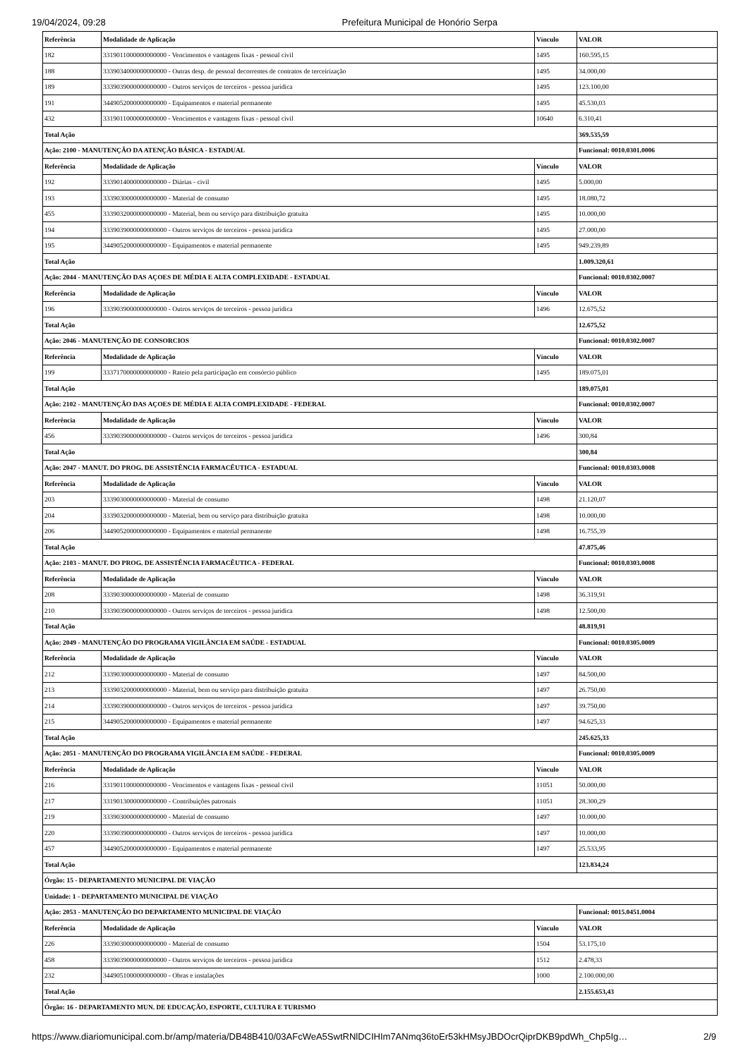19/04/2024, 09:28 Prefeitura Municipal de Honório Serpa
| Referência | Modalidade de Aplicação | Vínculo | VALOR |
| --- | --- | --- | --- |
| 182 | 3319011000000000000 - Vencimentos e vantagens fixas - pessoal civil | 1495 | 160.595,15 |
| 188 | 3339034000000000000 - Outras desp. de pessoal decorrentes de contratos de terceirização | 1495 | 34.000,00 |
| 189 | 3339039000000000000 - Outros serviços de terceiros - pessoa jurídica | 1495 | 123.100,00 |
| 191 | 3449052000000000000 - Equipamentos e material permanente | 1495 | 45.530,03 |
| 432 | 3319011000000000000 - Vencimentos e vantagens fixas - pessoal civil | 10640 | 6.310,41 |
| Total Ação | | | 369.535,59 |
| Ação: 2100 - MANUTENÇÃO DA ATENÇÃO BÁSICA - ESTADUAL | | | Funcional: 0010.0301.0006 |
| Referência | Modalidade de Aplicação | Vínculo | VALOR |
| 192 | 3339014000000000000 - Diárias - civil | 1495 | 5.000,00 |
| 193 | 3339030000000000000 - Material de consumo | 1495 | 18.080,72 |
| 455 | 3339032000000000000 - Material, bem ou serviço para distribuição gratuita | 1495 | 10.000,00 |
| 194 | 3339039000000000000 - Outros serviços de terceiros - pessoa jurídica | 1495 | 27.000,00 |
| 195 | 3449052000000000000 - Equipamentos e material permanente | 1495 | 949.239,89 |
| Total Ação | | | 1.009.320,61 |
| Ação: 2044 - MANUTENÇÃO DAS AÇOES DE MÉDIA E ALTA COMPLEXIDADE - ESTADUAL | | | Funcional: 0010.0302.0007 |
| Referência | Modalidade de Aplicação | Vínculo | VALOR |
| 196 | 3339039000000000000 - Outros serviços de terceiros - pessoa jurídica | 1496 | 12.675,52 |
| Total Ação | | | 12.675,52 |
| Ação: 2046 - MANUTENÇÃO DE CONSORCIOS | | | Funcional: 0010.0302.0007 |
| Referência | Modalidade de Aplicação | Vínculo | VALOR |
| 199 | 3337170000000000000 - Rateio pela participação em consórcio público | 1495 | 189.075,01 |
| Total Ação | | | 189.075,01 |
| Ação: 2102 - MANUTENÇÃO DAS AÇOES DE MÉDIA E ALTA COMPLEXIDADE - FEDERAL | | | Funcional: 0010.0302.0007 |
| Referência | Modalidade de Aplicação | Vínculo | VALOR |
| 456 | 3339039000000000000 - Outros serviços de terceiros - pessoa jurídica | 1496 | 300,84 |
| Total Ação | | | 300,84 |
| Ação: 2047 - MANUT. DO PROG. DE ASSISTÊNCIA FARMACÊUTICA - ESTADUAL | | | Funcional: 0010.0303.0008 |
| Referência | Modalidade de Aplicação | Vínculo | VALOR |
| 203 | 3339030000000000000 - Material de consumo | 1498 | 21.120,07 |
| 204 | 3339032000000000000 - Material, bem ou serviço para distribuição gratuita | 1498 | 10.000,00 |
| 206 | 3449052000000000000 - Equipamentos e material permanente | 1498 | 16.755,39 |
| Total Ação | | | 47.875,46 |
| Ação: 2103 - MANUT. DO PROG. DE ASSISTÊNCIA FARMACÊUTICA - FEDERAL | | | Funcional: 0010.0303.0008 |
| Referência | Modalidade de Aplicação | Vínculo | VALOR |
| 208 | 3339030000000000000 - Material de consumo | 1498 | 36.319,91 |
| 210 | 3339039000000000000 - Outros serviços de terceiros - pessoa jurídica | 1498 | 12.500,00 |
| Total Ação | | | 48.819,91 |
| Ação: 2049 - MANUTENÇÃO DO PROGRAMA VIGILÂNCIA EM SAÚDE - ESTADUAL | | | Funcional: 0010.0305.0009 |
| Referência | Modalidade de Aplicação | Vínculo | VALOR |
| 212 | 3339030000000000000 - Material de consumo | 1497 | 84.500,00 |
| 213 | 3339032000000000000 - Material, bem ou serviço para distribuição gratuita | 1497 | 26.750,00 |
| 214 | 3339039000000000000 - Outros serviços de terceiros - pessoa jurídica | 1497 | 39.750,00 |
| 215 | 3449052000000000000 - Equipamentos e material permanente | 1497 | 94.625,33 |
| Total Ação | | | 245.625,33 |
| Ação: 2051 - MANUTENÇÃO DO PROGRAMA VIGILÂNCIA EM SAÚDE - FEDERAL | | | Funcional: 0010.0305.0009 |
| Referência | Modalidade de Aplicação | Vínculo | VALOR |
| 216 | 3319011000000000000 - Vencimentos e vantagens fixas - pessoal civil | 11051 | 50.000,00 |
| 217 | 3319013000000000000 - Contribuições patronais | 11051 | 28.300,29 |
| 219 | 3339030000000000000 - Material de consumo | 1497 | 10.000,00 |
| 220 | 3339039000000000000 - Outros serviços de terceiros - pessoa jurídica | 1497 | 10.000,00 |
| 457 | 3449052000000000000 - Equipamentos e material permanente | 1497 | 25.533,95 |
| Total Ação | | | 123.834,24 |
| Órgão: 15 - DEPARTAMENTO MUNICIPAL DE VIAÇÃO | | | |
| Unidade: 1 - DEPARTAMENTO MUNICIPAL DE VIAÇÃO | | | |
| Ação: 2053 - MANUTENÇÃO DO DEPARTAMENTO MUNICIPAL DE VIAÇÃO | | | Funcional: 0015.0451.0004 |
| Referência | Modalidade de Aplicação | Vínculo | VALOR |
| 226 | 3339030000000000000 - Material de consumo | 1504 | 53.175,10 |
| 458 | 3339039000000000000 - Outros serviços de terceiros - pessoa jurídica | 1512 | 2.478,33 |
| 232 | 3449051000000000000 - Obras e instalações | 1000 | 2.100.000,00 |
| Total Ação | | | 2.155.653,43 |
| Órgão: 16 - DEPARTAMENTO MUN. DE EDUCAÇÃO, ESPORTE, CULTURA E TURISMO | | | |
https://www.diariomunicipal.com.br/amp/materia/DB48B410/03AFcWeA5SwtRNlDCIHIm7ANmq36toEr53kHMsyJBDOcrQiprDKB9pdWh_Chp5Ig… 2/9